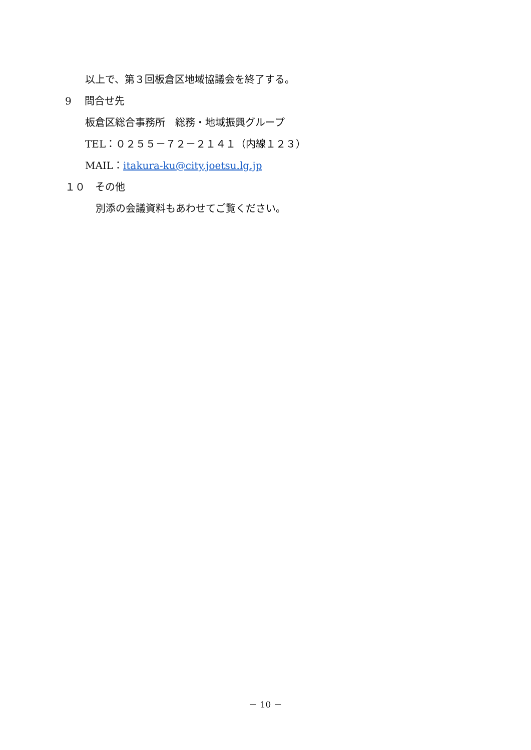以上で、第３回板倉区地域協議会を終了する。
9　 問合せ先
板倉区総合事務所　総務・地域振興グループ
TEL：０２５５－７２－２１４１（内線１２３）
MAIL：itakura-ku@city.joetsu.lg.jp
１０　その他
別添の会議資料もあわせてご覧ください。
－ 10 －